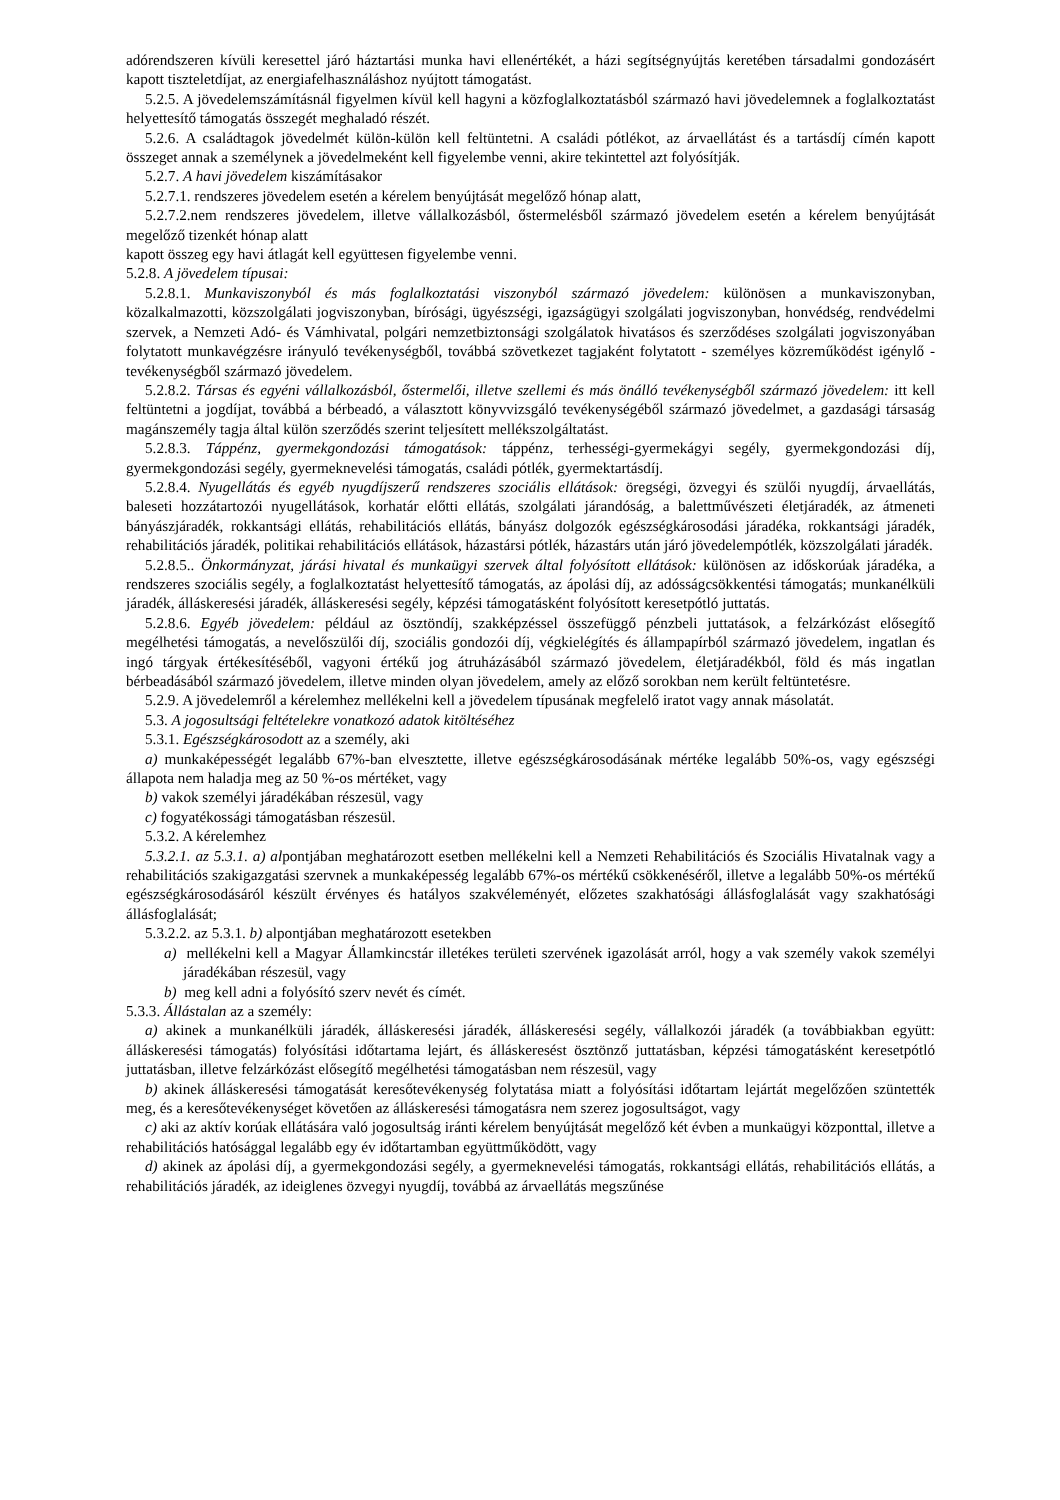adórendszeren kívüli keresettel járó háztartási munka havi ellenértékét, a házi segítségnyújtás keretében társadalmi gondozásért kapott tiszteletdíjat, az energiafelhasználáshoz nyújtott támogatást.
5.2.5. A jövedelemszámításnál figyelmen kívül kell hagyni a közfoglalkoztatásból származó havi jövedelemnek a foglalkoztatást helyettesítő támogatás összegét meghaladó részét.
5.2.6. A családtagok jövedelmét külön-külön kell feltüntetni. A családi pótlékot, az árvaellátást és a tartásdíj címén kapott összeget annak a személynek a jövedelmeként kell figyelembe venni, akire tekintettel azt folyósítják.
5.2.7. A havi jövedelem kiszámításakor
5.2.7.1. rendszeres jövedelem esetén a kérelem benyújtását megelőző hónap alatt,
5.2.7.2.nem rendszeres jövedelem, illetve vállalkozásból, őstermelésből származó jövedelem esetén a kérelem benyújtását megelőző tizenkét hónap alatt
kapott összeg egy havi átlagát kell együttesen figyelembe venni.
5.2.8. A jövedelem típusai:
5.2.8.1. Munkaviszonyból és más foglalkoztatási viszonyból származó jövedelem: különösen a munkaviszonyban, közalkalmazotti, közszolgálati jogviszonyban, bírósági, ügyészségi, igazságügyi szolgálati jogviszonyban, honvédség, rendvédelmi szervek, a Nemzeti Adó- és Vámhivatal, polgári nemzetbiztonsági szolgálatok hivatásos és szerződéses szolgálati jogviszonyában folytatott munkavégzésre irányuló tevékenységből, továbbá szövetkezet tagjaként folytatott - személyes közreműködést igénylő - tevékenységből származó jövedelem.
5.2.8.2. Társas és egyéni vállalkozásból, őstermelői, illetve szellemi és más önálló tevékenységből származó jövedelem: itt kell feltüntetni a jogdíjat, továbbá a bérbeadó, a választott könyvvizsgáló tevékenységéből származó jövedelmet, a gazdasági társaság magánszemély tagja által külön szerződés szerint teljesített mellékszolgáltatást.
5.2.8.3. Táppénz, gyermekgondozási támogatások: táppénz, terhességi-gyermekágyi segély, gyermekgondozási díj, gyermekgondozási segély, gyermeknevelési támogatás, családi pótlék, gyermektartásdíj.
5.2.8.4. Nyugellátás és egyéb nyugdíjszerű rendszeres szociális ellátások: öregségi, özvegyi és szülői nyugdíj, árvaellátás, baleseti hozzátartozói nyugellátások, korhatár előtti ellátás, szolgálati járandóság, a balettművészeti életjáradék, az átmeneti bányászjáradék, rokkantsági ellátás, rehabilitációs ellátás, bányász dolgozók egészségkárosodási járadéka, rokkantsági járadék, rehabilitációs járadék, politikai rehabilitációs ellátások, házastársi pótlék, házastárs után járó jövedelempótlék, közszolgálati járadék.
5.2.8.5.. Önkormányzat, járási hivatal és munkaügyi szervek által folyósított ellátások: különösen az időskorúak járadéka, a rendszeres szociális segély, a foglalkoztatást helyettesítő támogatás, az ápolási díj, az adósságcsökkentési támogatás; munkanélküli járadék, álláskeresési járadék, álláskeresési segély, képzési támogatásként folyósított keresetpótló juttatás.
5.2.8.6. Egyéb jövedelem: például az ösztöndíj, szakképzéssel összefüggő pénzbeli juttatások, a felzárkózást elősegítő megélhetési támogatás, a nevelőszülői díj, szociális gondozói díj, végkielégítés és állampapírból származó jövedelem, ingatlan és ingó tárgyak értékesítéséből, vagyoni értékű jog átruházásából származó jövedelem, életjáradékból, föld és más ingatlan bérbeadásából származó jövedelem, illetve minden olyan jövedelem, amely az előző sorokban nem került feltüntetésre.
5.2.9. A jövedelemről a kérelemhez mellékelni kell a jövedelem típusának megfelelő iratot vagy annak másolatát.
5.3. A jogosultsági feltételekre vonatkozó adatok kitöltéséhez
5.3.1. Egészségkárosodott az a személy, aki
a) munkaképességét legalább 67%-ban elvesztette, illetve egészségkárosodásának mértéke legalább 50%-os, vagy egészségi állapota nem haladja meg az 50 %-os mértéket, vagy
b) vakok személyi járadékában részesül, vagy
c) fogyatékossági támogatásban részesül.
5.3.2. A kérelemhez
5.3.2.1. az 5.3.1. a) alpontjában meghatározott esetben mellékelni kell a Nemzeti Rehabilitációs és Szociális Hivatalnak vagy a rehabilitációs szakigazgatási szervnek a munkaképesség legalább 67%-os mértékű csökkenéséről, illetve a legalább 50%-os mértékű egészségkárosodásáról készült érvényes és hatályos szakvéleményét, előzetes szakhatósági állásfoglalását vagy szakhatósági állásfoglalását;
5.3.2.2. az 5.3.1. b) alpontjában meghatározott esetekben
a) mellékelni kell a Magyar Államkincstár illetékes területi szervének igazolását arról, hogy a vak személy vakok személyi járadékában részesül, vagy
b) meg kell adni a folyósító szerv nevét és címét.
5.3.3. Állástalan az a személy:
a) akinek a munkanélküli járadék, álláskeresési járadék, álláskeresési segély, vállalkozói járadék (a továbbiakban együtt: álláskeresési támogatás) folyósítási időtartama lejárt, és álláskeresést ösztönző juttatásban, képzési támogatásként keresetpótló juttatásban, illetve felzárkózást elősegítő megélhetési támogatásban nem részesül, vagy
b) akinek álláskeresési támogatását keresőtevékenység folytatása miatt a folyósítási időtartam lejártát megelőzően szüntették meg, és a keresőtevékenységet követően az álláskeresési támogatásra nem szerez jogosultságot, vagy
c) aki az aktív korúak ellátására való jogosultság iránti kérelem benyújtását megelőző két évben a munkaügyi központtal, illetve a rehabilitációs hatósággal legalább egy év időtartamban együttműködött, vagy
d) akinek az ápolási díj, a gyermekgondozási segély, a gyermeknevelési támogatás, rokkantsági ellátás, rehabilitációs ellátás, a rehabilitációs járadék, az ideiglenes özvegyi nyugdíj, továbbá az árvaellátás megszűnése